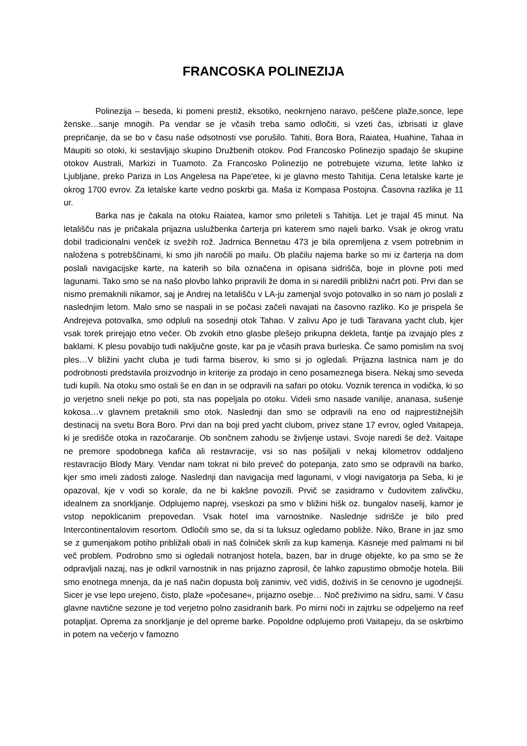FRANCOSKA POLINEZIJA
Polinezija – beseda, ki pomeni prestiž, eksotiko, neokrnjeno naravo, peščene plaže,sonce, lepe ženske…sanje mnogih. Pa vendar se je včasih treba samo odločiti, si vzeti čas, izbrisati iz glave prepričanje, da se bo v času naše odsotnosti vse porušilo. Tahiti, Bora Bora, Raiatea, Huahine, Tahaa in Maupiti so otoki, ki sestavljajo skupino Družbenih otokov. Pod Francosko Polinezijo spadajo še skupine otokov Australi, Markizi in Tuamoto. Za Francosko Polinezijo ne potrebujete vizuma, letite lahko iz Ljubljane, preko Pariza in Los Angelesa na Pape'etee, ki je glavno mesto Tahitija. Cena letalske karte je okrog 1700 evrov. Za letalske karte vedno poskrbi ga. Maša iz Kompasa Postojna. Časovna razlika je 11 ur.
Barka nas je čakala na otoku Raiatea, kamor smo prileteli s Tahitija. Let je trajal 45 minut. Na letališču nas je pričakala prijazna uslužbenka čarterja pri katerem smo najeli barko. Vsak je okrog vratu dobil tradicionalni venček iz svežih rož. Jadrnica Bennetau 473 je bila opremljena z vsem potrebnim in naložena s potrebščinami, ki smo jih naročili po mailu. Ob plačilu najema barke so mi iz čarterja na dom poslali navigacijske karte, na katerih so bila označena in opisana sidrišča, boje in plovne poti med lagunami. Tako smo se na našo plovbo lahko pripravili že doma in si naredili približni načrt poti. Prvi dan se nismo premaknili nikamor, saj je Andrej na letališču v LA-ju zamenjal svojo potovalko in so nam jo poslali z naslednjim letom. Malo smo se naspali in se počasi začeli navajati na časovno razliko. Ko je prispela še Andrejeva potovalka, smo odpluli na sosednji otok Tahao. V zalivu Apo je tudi Taravana yacht club, kjer vsak torek prirejajo etno večer. Ob zvokih etno glasbe plešejo prikupna dekleta, fantje pa izvajajo ples z baklami. K plesu povabijo tudi naključne goste, kar pa je včasih prava burleska. Če samo pomislim na svoj ples…V bližini yacht cluba je tudi farma biserov, ki smo si jo ogledali. Prijazna lastnica nam je do podrobnosti predstavila proizvodnjo in kriterije za prodajo in ceno posameznega bisera. Nekaj smo seveda tudi kupili. Na otoku smo ostali še en dan in se odpravili na safari po otoku. Voznik terenca in vodička, ki so jo verjetno sneli nekje po poti, sta nas popeljala po otoku. Videli smo nasade vanilije, ananasa, sušenje kokosa…v glavnem pretaknili smo otok. Naslednji dan smo se odpravili na eno od najprestižnejših destinacij na svetu Bora Boro. Prvi dan na boji pred yacht clubom, privez stane 17 evrov, ogled Vaitapeja, ki je središče otoka in razočaranje. Ob sončnem zahodu se življenje ustavi. Svoje naredi še dež. Vaitape ne premore spodobnega kafiča ali restavracije, vsi so nas pošiljali v nekaj kilometrov oddaljeno restavracijo Blody Mary. Vendar nam tokrat ni bilo preveč do potepanja, zato smo se odpravili na barko, kjer smo imeli zadosti zaloge. Naslednji dan navigacija med lagunami, v vlogi navigatorja pa Seba, ki je opazoval, kje v vodi so korale, da ne bi kakšne povozili. Prvič se zasidramo v čudovitem zalivčku, idealnem za snorkljanje. Odplujemo naprej, vseskozi pa smo v bližini hišk oz. bungalov naselij, kamor je vstop nepoklicanim prepovedan. Vsak hotel ima varnostnike. Naslednje sidrišče je bilo pred Intercontinentalovim resortom. Odločili smo se, da si ta luksuz ogledamo pobliže. Niko, Brane in jaz smo se z gumenjakom potiho približali obali in naš čolniček skrili za kup kamenja. Kasneje med palmami ni bil več problem. Podrobno smo si ogledali notranjost hotela, bazen, bar in druge objekte, ko pa smo se že odpravljali nazaj, nas je odkril varnostnik in nas prijazno zaprosil, če lahko zapustimo območje hotela. Bili smo enotnega mnenja, da je naš način dopusta bolj zanimiv, več vidiš, doživiš in še cenovno je ugodnejši. Sicer je vse lepo urejeno, čisto, plaže »počesane«, prijazno osebje… Noč preživimo na sidru, sami. V času glavne navtične sezone je tod verjetno polno zasidranih bark. Po mirni noči in zajtrku se odpeljemo na reef potapljat. Oprema za snorkljanje je del opreme barke. Popoldne odplujemo proti Vaitapeju, da se oskrbimo in potem na večerjo v famozno